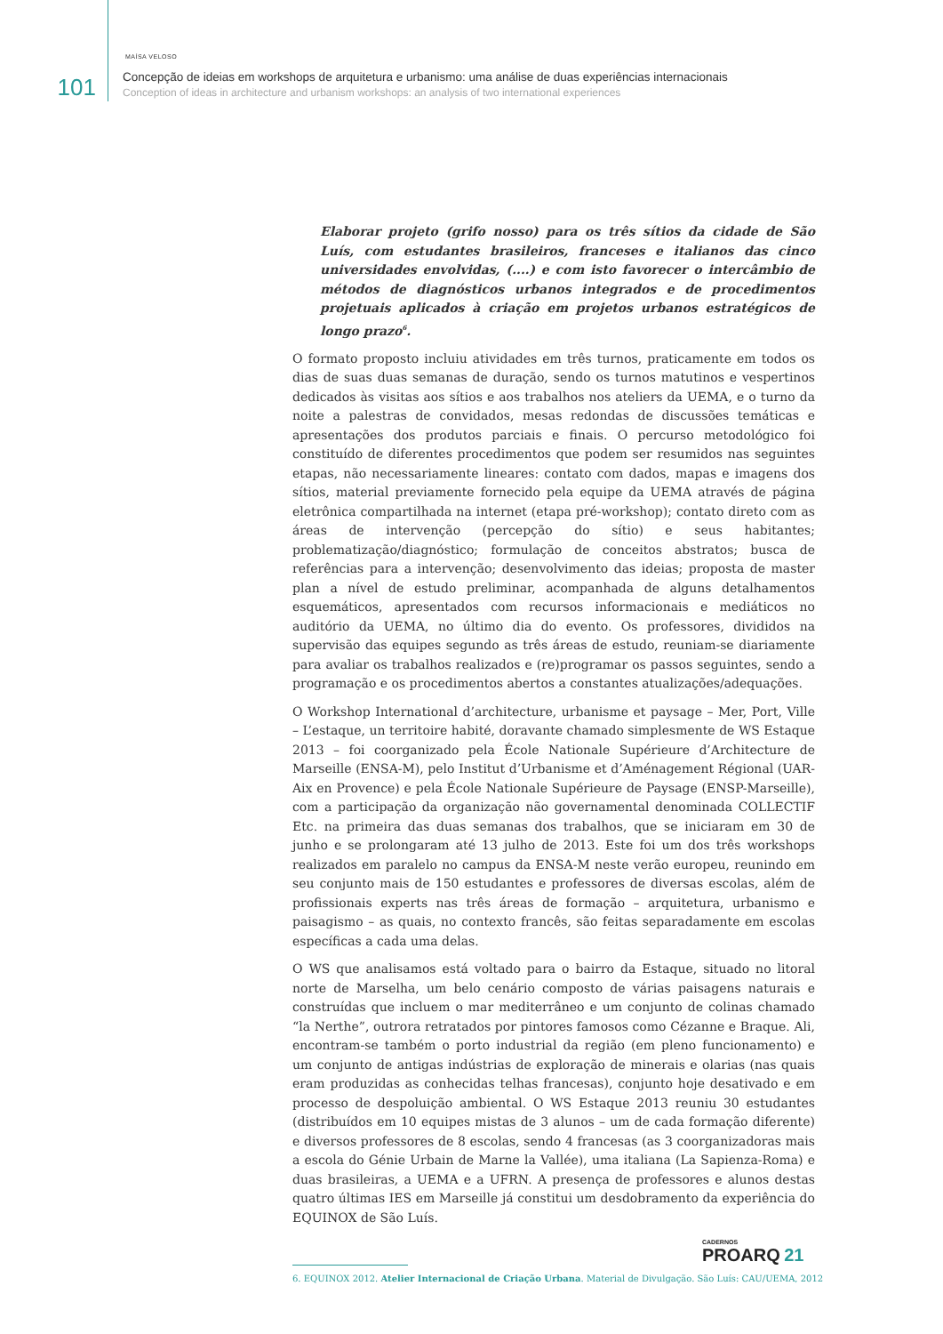MAÍSA VELOSO
101
Concepção de ideias em workshops de arquitetura e urbanismo: uma análise de duas experiências internacionais
Conception of ideas in architecture and urbanism workshops: an analysis of two international experiences
Elaborar projeto (grifo nosso) para os três sítios da cidade de São Luís, com estudantes brasileiros, franceses e italianos das cinco universidades envolvidas, (....) e com isto favorecer o intercâmbio de métodos de diagnósticos urbanos integrados e de procedimentos projetuais aplicados à criação em projetos urbanos estratégicos de longo prazo<sup>6</sup>.
O formato proposto incluiu atividades em três turnos, praticamente em todos os dias de suas duas semanas de duração, sendo os turnos matutinos e vespertinos dedicados às visitas aos sítios e aos trabalhos nos ateliers da UEMA, e o turno da noite a palestras de convidados, mesas redondas de discussões temáticas e apresentações dos produtos parciais e finais. O percurso metodológico foi constituído de diferentes procedimentos que podem ser resumidos nas seguintes etapas, não necessariamente lineares: contato com dados, mapas e imagens dos sítios, material previamente fornecido pela equipe da UEMA através de página eletrônica compartilhada na internet (etapa pré-workshop); contato direto com as áreas de intervenção (percepção do sítio) e seus habitantes; problematização/diagnóstico; formulação de conceitos abstratos; busca de referências para a intervenção; desenvolvimento das ideias; proposta de master plan a nível de estudo preliminar, acompanhada de alguns detalhamentos esquemáticos, apresentados com recursos informacionais e mediáticos no auditório da UEMA, no último dia do evento. Os professores, divididos na supervisão das equipes segundo as três áreas de estudo, reuniam-se diariamente para avaliar os trabalhos realizados e (re)programar os passos seguintes, sendo a programação e os procedimentos abertos a constantes atualizações/adequações.
O Workshop International d’architecture, urbanisme et paysage – Mer, Port, Ville – L’estaque, un territoire habité, doravante chamado simplesmente de WS Estaque 2013 – foi coorganizado pela École Nationale Supérieure d’Architecture de Marseille (ENSA-M), pelo Institut d’Urbanisme et d’Aménagement Régional (UAR-Aix en Provence) e pela École Nationale Supérieure de Paysage (ENSP-Marseille), com a participação da organização não governamental denominada COLLECTIF Etc. na primeira das duas semanas dos trabalhos, que se iniciaram em 30 de junho e se prolongaram até 13 julho de 2013. Este foi um dos três workshops realizados em paralelo no campus da ENSA-M neste verão europeu, reunindo em seu conjunto mais de 150 estudantes e professores de diversas escolas, além de profissionais experts nas três áreas de formação – arquitetura, urbanismo e paisagismo – as quais, no contexto francês, são feitas separadamente em escolas específicas a cada uma delas.
O WS que analisamos está voltado para o bairro da Estaque, situado no litoral norte de Marselha, um belo cenário composto de várias paisagens naturais e construídas que incluem o mar mediterrâneo e um conjunto de colinas chamado “la Nerthe”, outrora retratados por pintores famosos como Cézanne e Braque. Ali, encontram-se também o porto industrial da região (em pleno funcionamento) e um conjunto de antigas indústrias de exploração de minerais e olarias (nas quais eram produzidas as conhecidas telhas francesas), conjunto hoje desativado e em processo de despoluição ambiental. O WS Estaque 2013 reuniu 30 estudantes (distribuídos em 10 equipes mistas de 3 alunos – um de cada formação diferente) e diversos professores de 8 escolas, sendo 4 francesas (as 3 coorganizadoras mais a escola do Génie Urbain de Marne la Vallée), uma italiana (La Sapienza-Roma) e duas brasileiras, a UEMA e a UFRN. A presença de professores e alunos destas quatro últimas IES em Marseille já constitui um desdobramento da experiência do EQUINOX de São Luís.
6. EQUINOX 2012. Atelier Internacional de Criação Urbana. Material de Divulgação. São Luís: CAU/UEMA, 2012
CADERNOS
PROARQ 21